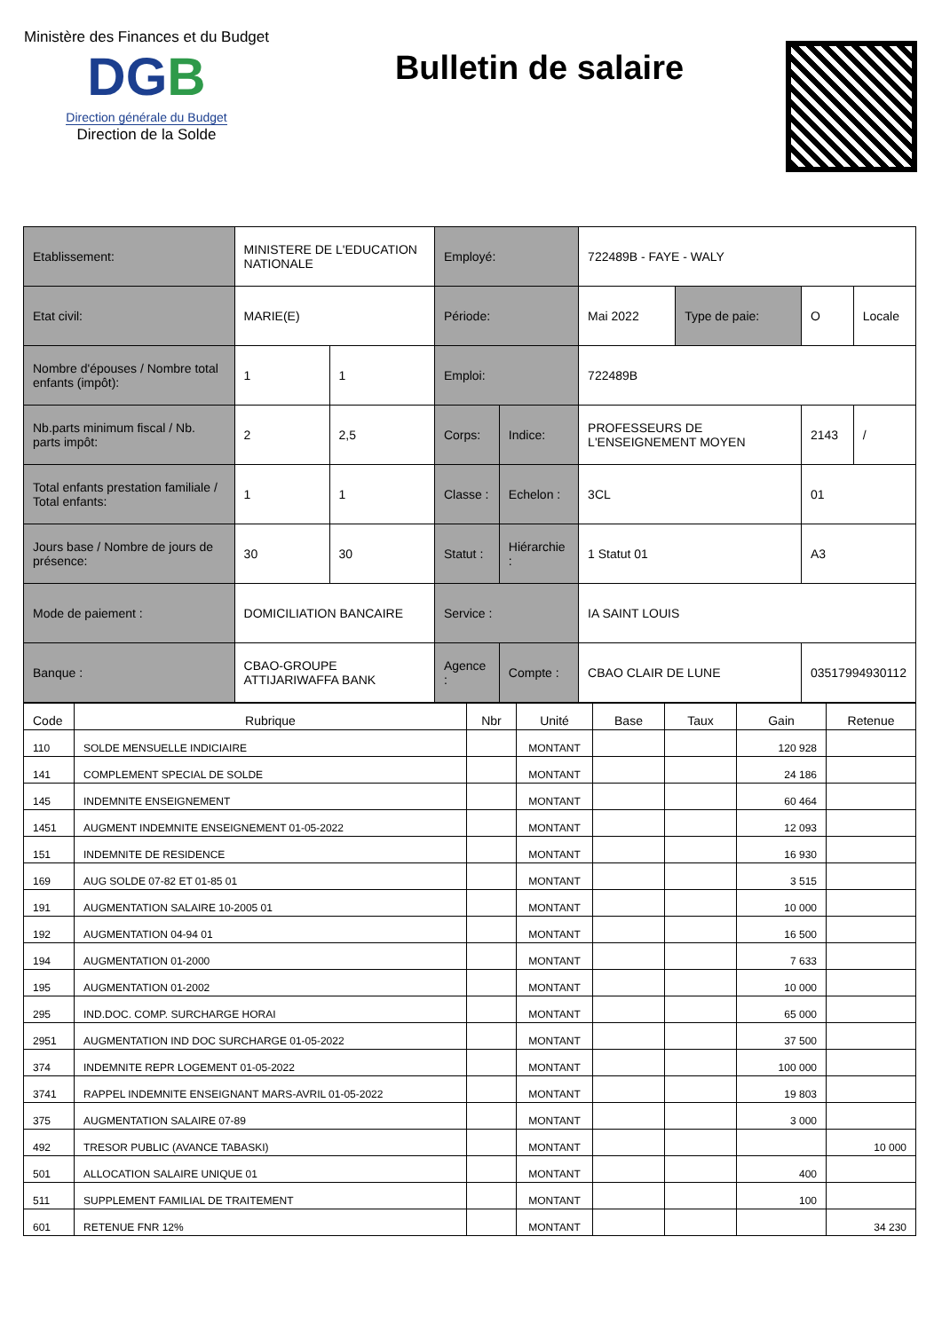Ministère des Finances et du Budget
DGB
Direction générale du Budget
Direction de la Solde
Bulletin de salaire
| Etablissement: | MINISTERE DE L'EDUCATION NATIONALE | | Employé: | | 722489B - FAYE - WALY | | | |
| Etat civil: | MARIE(E) | | Période: | | Mai 2022 | Type de paie: | O | Locale |
| Nombre d'épouses / Nombre total enfants (impôt): | 1 | 1 | Emploi: | | 722489B | | | |
| Nb.parts minimum fiscal / Nb. parts impôt: | 2 | 2,5 | Corps: | Indice: | PROFESSEURS DE L'ENSEIGNEMENT MOYEN | | 2143 | / |
| Total enfants prestation familiale / Total enfants: | 1 | 1 | Classe : | Echelon : | 3CL | | 01 | |
| Jours base / Nombre de jours de présence: | 30 | 30 | Statut : | Hiérarchie : | 1 Statut 01 | | A3 | |
| Mode de paiement : | DOMICILIATION BANCAIRE | | Service : | | IA SAINT LOUIS | | | |
| Banque : | CBAO-GROUPE ATTIJARIWAFFA BANK | | Agence : | Compte : | CBAO CLAIR DE LUNE | | 03517994930112 | |
| Code | Rubrique | Nbr | Unité | Base | Taux | Gain | Retenue |
| --- | --- | --- | --- | --- | --- | --- | --- |
| 110 | SOLDE MENSUELLE INDICIAIRE | | MONTANT | | | 120 928 | |
| 141 | COMPLEMENT SPECIAL DE SOLDE | | MONTANT | | | 24 186 | |
| 145 | INDEMNITE ENSEIGNEMENT | | MONTANT | | | 60 464 | |
| 1451 | AUGMENT INDEMNITE ENSEIGNEMENT 01-05-2022 | | MONTANT | | | 12 093 | |
| 151 | INDEMNITE DE RESIDENCE | | MONTANT | | | 16 930 | |
| 169 | AUG SOLDE 07-82 ET 01-85 01 | | MONTANT | | | 3 515 | |
| 191 | AUGMENTATION SALAIRE 10-2005 01 | | MONTANT | | | 10 000 | |
| 192 | AUGMENTATION 04-94 01 | | MONTANT | | | 16 500 | |
| 194 | AUGMENTATION 01-2000 | | MONTANT | | | 7 633 | |
| 195 | AUGMENTATION 01-2002 | | MONTANT | | | 10 000 | |
| 295 | IND.DOC. COMP. SURCHARGE HORAI | | MONTANT | | | 65 000 | |
| 2951 | AUGMENTATION IND DOC SURCHARGE 01-05-2022 | | MONTANT | | | 37 500 | |
| 374 | INDEMNITE REPR LOGEMENT 01-05-2022 | | MONTANT | | | 100 000 | |
| 3741 | RAPPEL INDEMNITE ENSEIGNANT MARS-AVRIL 01-05-2022 | | MONTANT | | | 19 803 | |
| 375 | AUGMENTATION SALAIRE 07-89 | | MONTANT | | | 3 000 | |
| 492 | TRESOR PUBLIC (AVANCE TABASKI) | | MONTANT | | | | 10 000 |
| 501 | ALLOCATION SALAIRE UNIQUE 01 | | MONTANT | | | 400 | |
| 511 | SUPPLEMENT FAMILIAL DE TRAITEMENT | | MONTANT | | | 100 | |
| 601 | RETENUE FNR 12% | | MONTANT | | | | 34 230 |